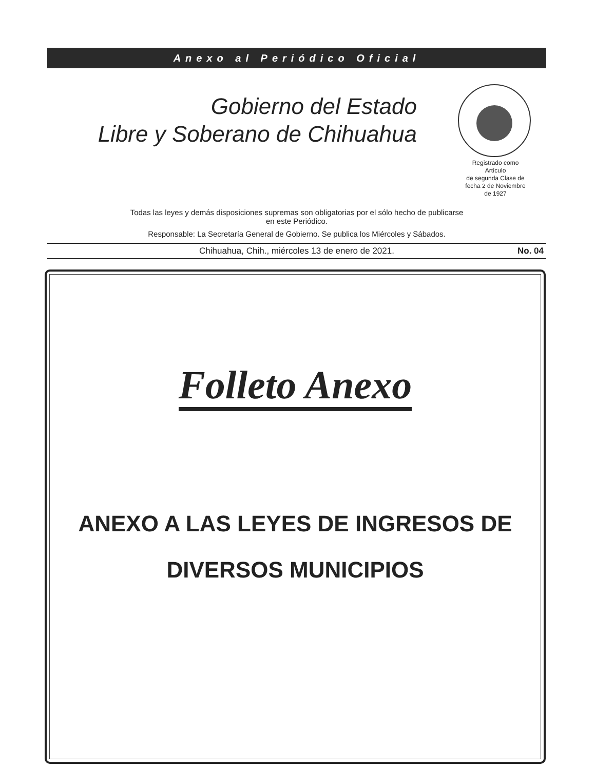Anexo al Periódico Oficial
Gobierno del Estado
Libre y Soberano de Chihuahua
Registrado como
Artículo
de segunda Clase de
fecha 2 de Noviembre
de 1927
Todas las leyes y demás disposiciones supremas son obligatorias por el sólo hecho de publicarse
en este Periódico.
Responsable: La Secretaría General de Gobierno. Se publica los Miércoles y Sábados.
Chihuahua, Chih., miércoles 13 de enero de 2021. No. 04
Folleto Anexo
ANEXO A LAS LEYES DE INGRESOS DE
DIVERSOS MUNICIPIOS